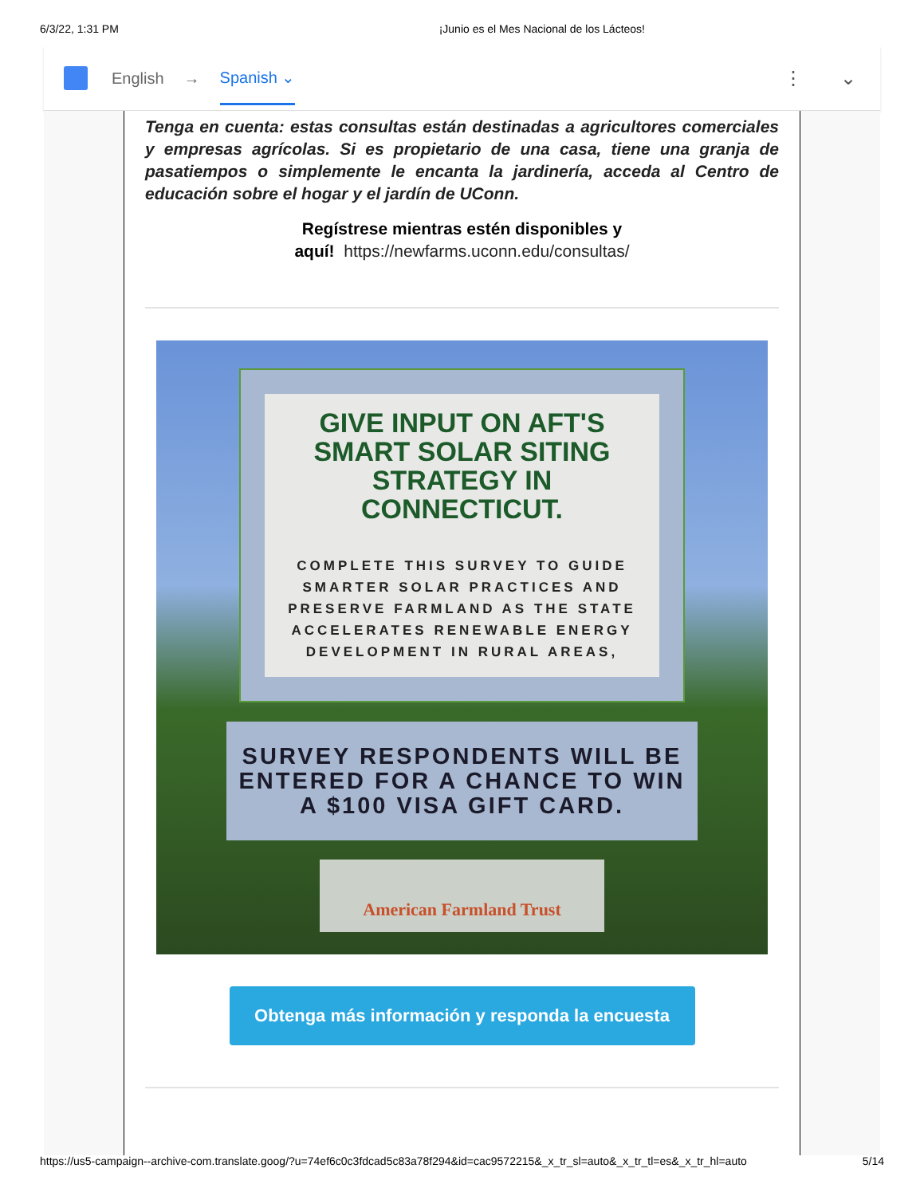6/3/22, 1:31 PM ¡Junio es el Mes Nacional de los Lácteos!
English → Spanish ⌄ ⋮ ⌄
Tenga en cuenta: estas consultas están destinadas a agricultores comerciales y empresas agrícolas. Si es propietario de una casa, tiene una granja de pasatiempos o simplemente le encanta la jardinería, acceda al Centro de educación sobre el hogar y el jardín de UConn.
Regístrese mientras estén disponibles y
aquí! https://newfarms.uconn.edu/consultas/
GIVE INPUT ON AFT'S SMART SOLAR SITING STRATEGY IN CONNECTICUT.
COMPLETE THIS SURVEY TO GUIDE SMARTER SOLAR PRACTICES AND PRESERVE FARMLAND AS THE STATE ACCELERATES RENEWABLE ENERGY DEVELOPMENT IN RURAL AREAS,
SURVEY RESPONDENTS WILL BE ENTERED FOR A CHANCE TO WIN A $100 VISA GIFT CARD.
American Farmland Trust
Obtenga más información y responda la encuesta
https://us5-campaign--archive-com.translate.goog/?u=74ef6c0c3fdcad5c83a78f294&id=cac9572215&_x_tr_sl=auto&_x_tr_tl=es&_x_tr_hl=auto 5/14